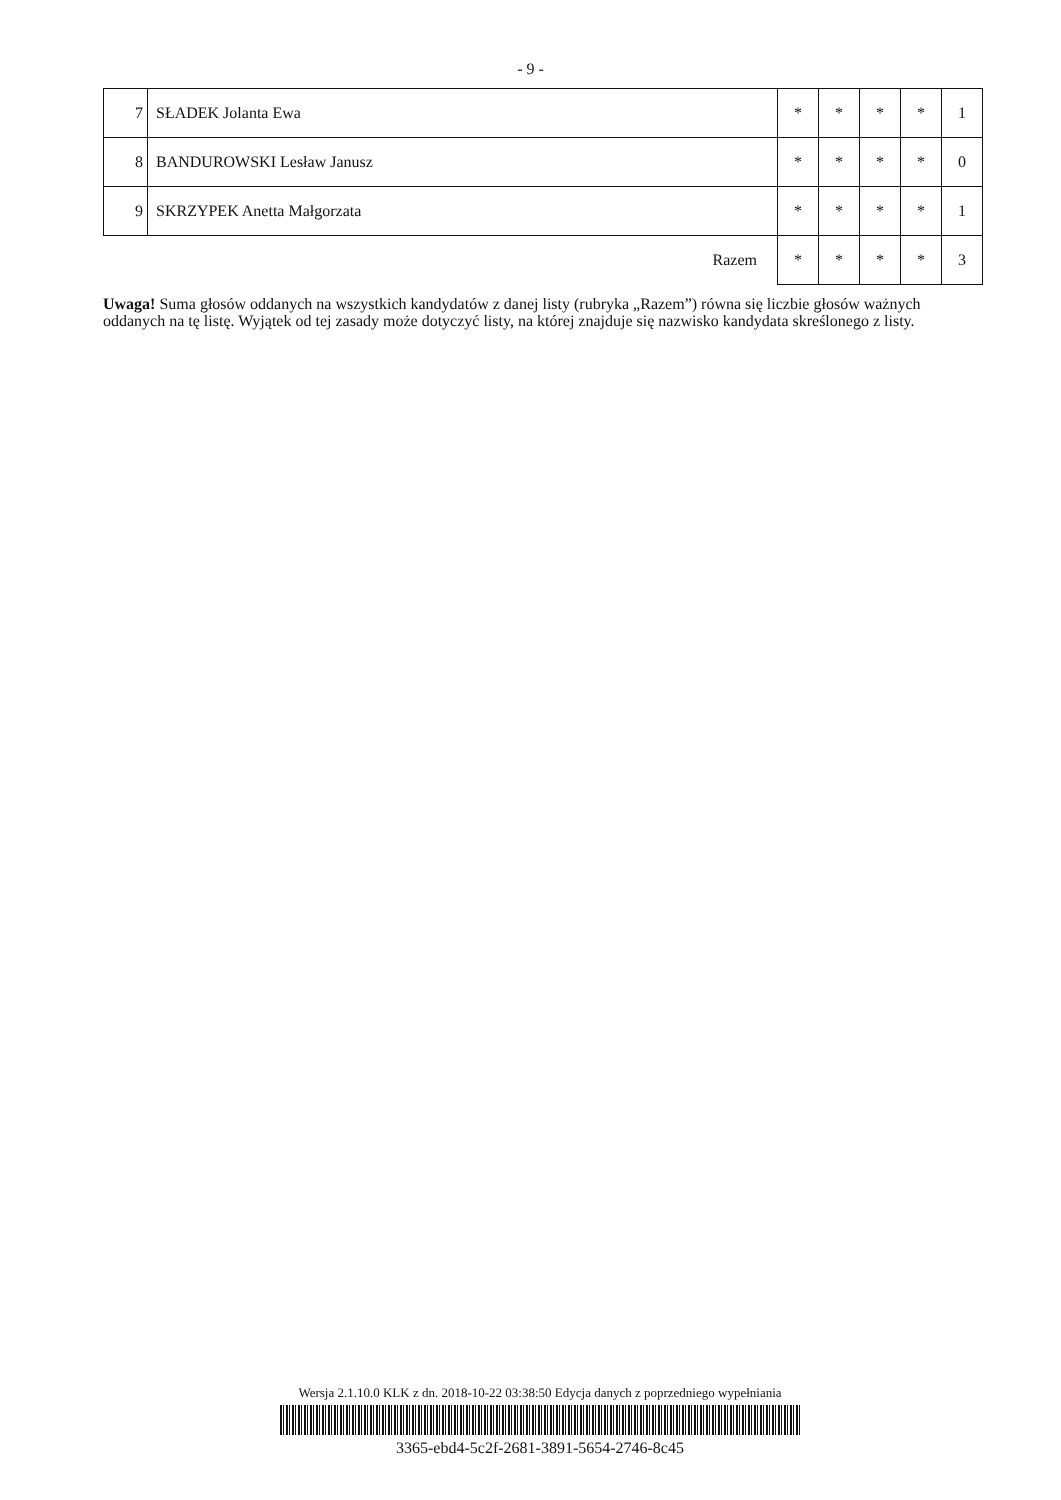- 9 -
| 7 | SŁADEK Jolanta Ewa | * | * | * | * | 1 |
| 8 | BANDUROWSKI Lesław Janusz | * | * | * | * | 0 |
| 9 | SKRZYPEK Anetta Małgorzata | * | * | * | * | 1 |
| Razem | | * | * | * | * | 3 |
Uwaga! Suma głosów oddanych na wszystkich kandydatów z danej listy (rubryka „Razem”) równa się liczbie głosów ważnych oddanych na tę listę. Wyjątek od tej zasady może dotyczyć listy, na której znajduje się nazwisko kandydata skreślonego z listy.
Wersja 2.1.10.0 KLK z dn. 2018-10-22 03:38:50 Edycja danych z poprzedniego wypełniania
3365-ebd4-5c2f-2681-3891-5654-2746-8c45